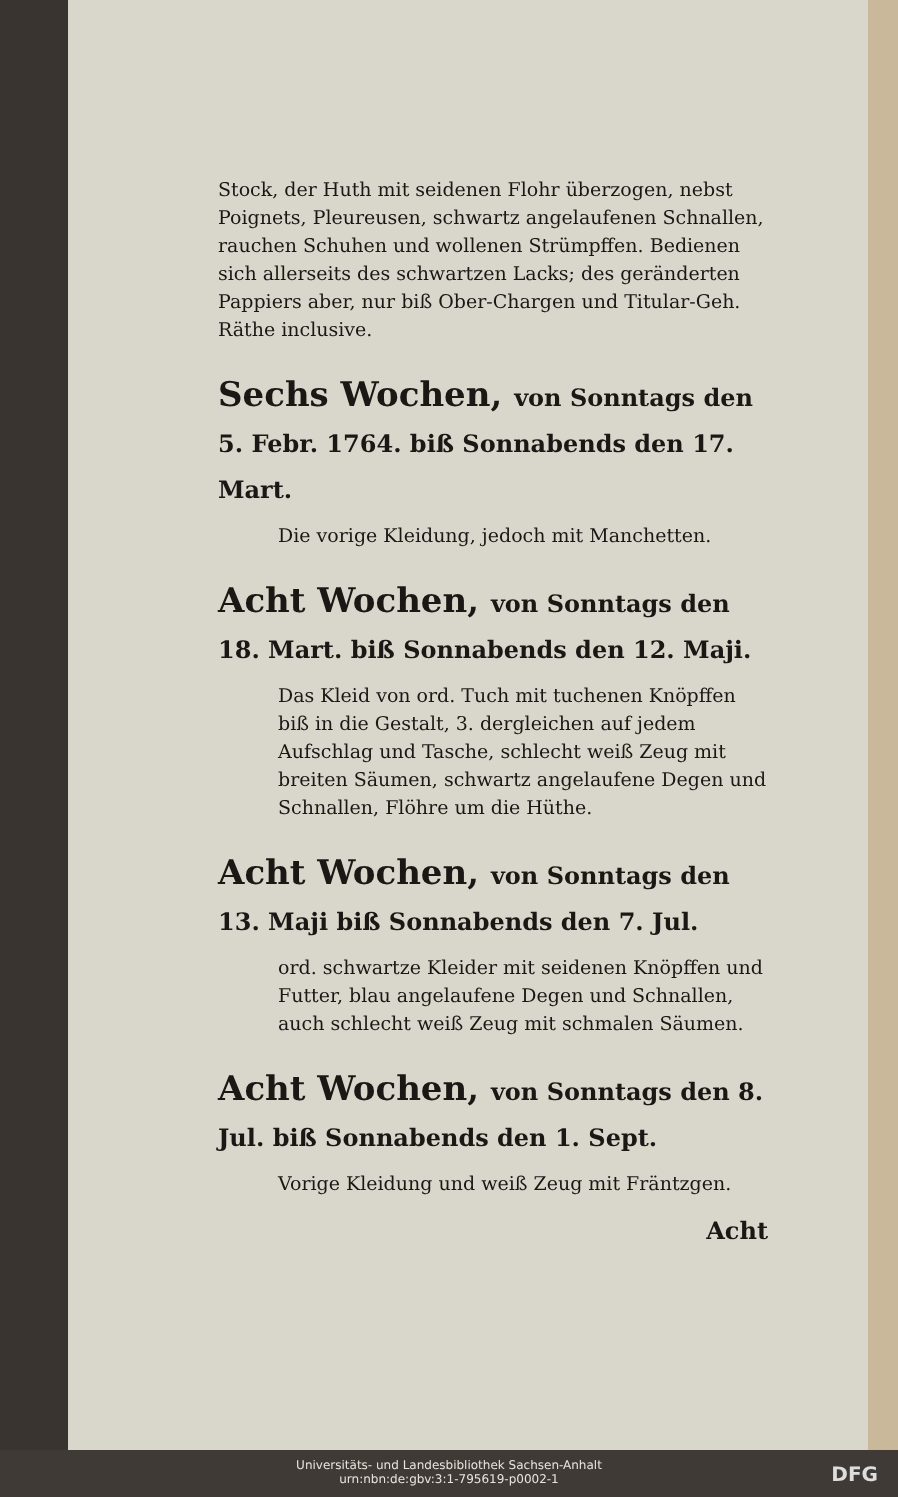Stock, der Huth mit seidenen Flohr überzogen, nebst Poignets, Pleureusen, schwartz angelaufenen Schnallen, rauchen Schuhen und wollenen Strümpffen. Bedienen sich allerseits des schwartzen Lacks; des geränderten Pappiers aber, nur biß Ober-Chargen und Titular-Geh. Räthe inclusive.
Sechs Wochen, von Sonntags den 5. Febr. 1764. biß Sonnabends den 17. Mart.
Die vorige Kleidung, jedoch mit Manchetten.
Acht Wochen, von Sonntags den 18. Mart. biß Sonnabends den 12. Maji.
Das Kleid von ord. Tuch mit tuchenen Knöpffen biß in die Gestalt, 3. dergleichen auf jedem Aufschlag und Tasche, schlecht weiß Zeug mit breiten Säumen, schwartz angelaufene Degen und Schnallen, Flöhre um die Hüthe.
Acht Wochen, von Sonntags den 13. Maji biß Sonnabends den 7. Jul.
ord. schwartze Kleider mit seidenen Knöpffen und Futter, blau angelaufene Degen und Schnallen, auch schlecht weiß Zeug mit schmalen Säumen.
Acht Wochen, von Sonntags den 8. Jul. biß Sonnabends den 1. Sept.
Vorige Kleidung und weiß Zeug mit Fräntzgen.
Acht
Universitäts- und Landesbibliothek Sachsen-Anhalt
urn:nbn:de:gbv:3:1-795619-p0002-1
DFG